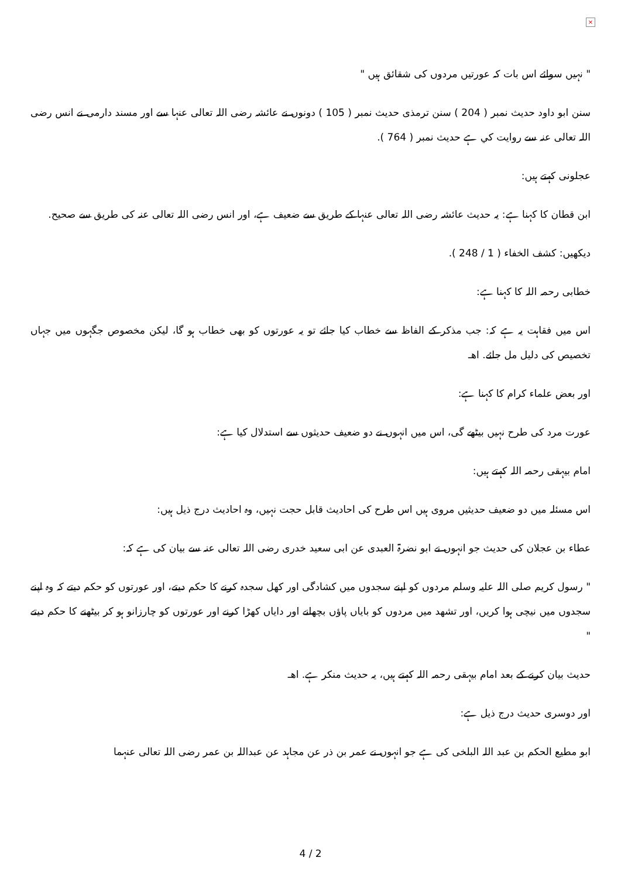×
" نہيں سوائے اس بات كہ عورتيں مردوں كى شقائق ہيں "
سنن ابو داود حديث نمبر ( 204 ) سنن ترمذى حديث نمبر ( 105 ) دونوں نے عائشہ رضى اللہ تعالى عنہا سے اور مسند دارمى نے انس رضى اللہ تعالى عنہ سے روايت كي ہے حديث نمبر ( 764 ).
عجلونى كہتے ہيں:
ابن قطان كا كہنا ہے: يہ حديث عائشہ رضى اللہ تعالى عنہا كے طريق سے ضعيف ہے، اور انس رضى اللہ تعالى عنہ كى طريق سے صحيح.
ديكھيں: كشف الخفاء ( 1 / 248 ).
خطابى رحمہ اللہ كا كہنا ہے:
اس ميں فقاہت يہ ہے كہ: جب مذكر كے الفاظ سے خطاب كيا جائے تو يہ عورتوں كو بھى خطاب ہو گا، ليكن مخصوص جگہوں ميں جہاں تخصيص كى دليل مل جائے. اھـ
اور بعض علماء كرام كا كہنا ہے:
عورت مرد كى طرح نہيں بيٹھے گى، اس ميں انہوں نے دو ضعيف حديثوں سے استدلال كيا ہے:
امام بيہقى رحمہ اللہ كہتے ہيں:
اس مسئلہ ميں دو ضعيف حديثيں مروى ہيں اس طرح كى احاديث قابل حجت نہيں، وہ احاديث درج ذيل ہيں:
عطاء بن عجلان كى حديث جو انہوں نے ابو نضرۃ العبدى عن ابى سعيد خدرى رضى اللہ تعالى عنہ سے بيان كى ہے كہ:
" رسول كريم صلى اللہ عليہ وسلم مردوں كو اپنے سجدوں ميں كشادگى اور كھل سجدہ كرنے كا حكم ديتے، اور عورتوں كو حكم ديتے كہ وہ اپنے سجدوں ميں نيچى ہوا كريں، اور تشھد ميں مردوں كو باياں پاؤں بچھانے اور داياں كھڑا كرنے اور عورتوں كو چارزانو ہو كر بيٹھنے كا حكم ديتے "
حديث بيان كرنے كے بعد امام بيہقى رحمہ اللہ كہتے ہيں، يہ حديث منكر ہے. اھـ
اور دوسرى حديث درج ذيل ہے:
ابو مطيع الحكم بن عبد اللہ البلخى كى ہے جو انہوں نے عمر بن ذر عن مجاہد عن عبداللہ بن عمر رضى اللہ تعالى عنہما
4 / 2